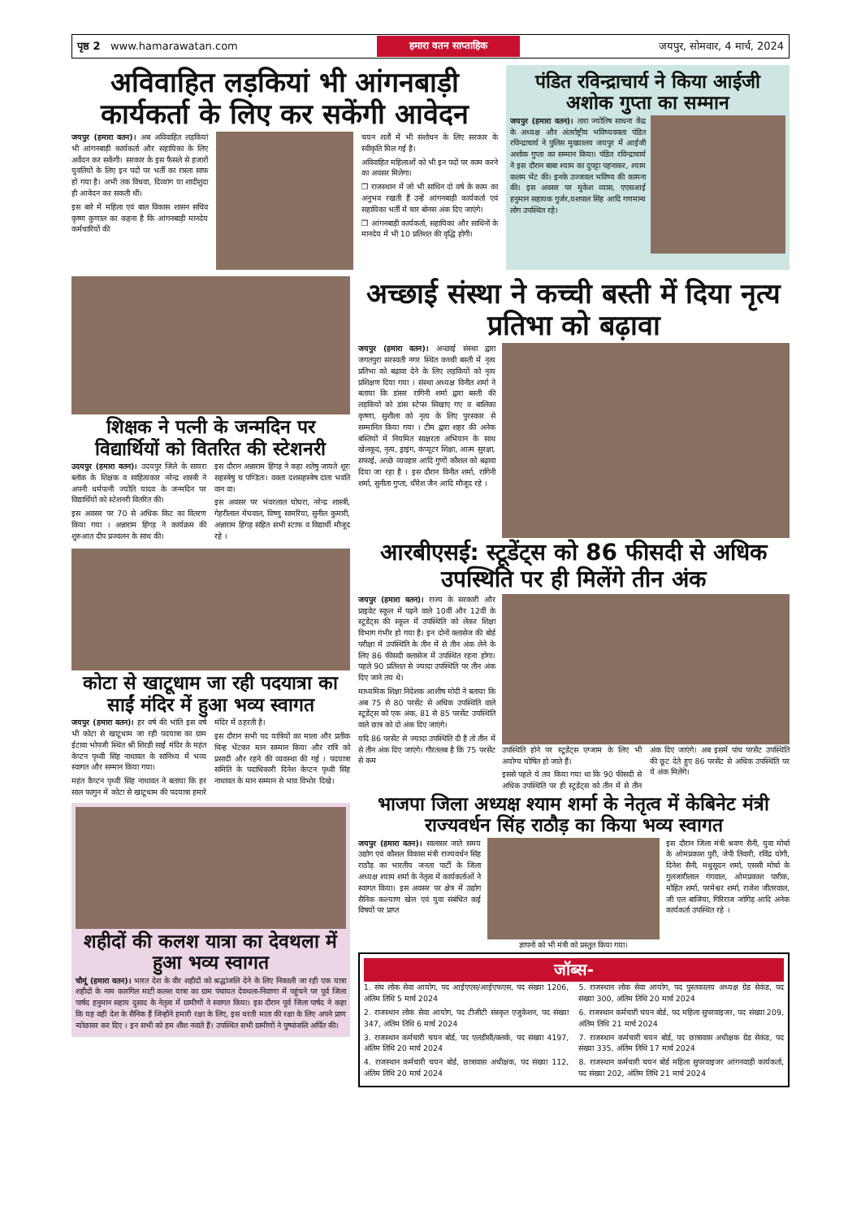पृष्ठ 2 www.hamarawatan.com हमारा वतन साप्ताहिक जयपुर, सोमवार, 4 मार्च, 2024
अविवाहित लड़कियां भी आंगनबाड़ी कार्यकर्ता के लिए कर सकेंगी आवेदन
जयपुर (हमारा वतन)। अब अविवाहित लड़कियां भी आंगनबाड़ी कार्यकर्ता और सहायिका के लिए अर्वेदन कर सकेंगी। सरकार के इस फैसले से हजारों युवतियों के लिए इन पदों पर भर्ती का रास्ता साफ हो गया है। अभी तक विधवा, दिव्यांग या शादीशुदा ही आवेदन कर सकती थीं।
इस बारे में महिला एवं बाल विकास शासन सचिव कृष्ण कुणाल का कहना है कि आंगनबाड़ी मानदेय कर्मचारियों की
चयन शर्तों में भी संशोधन के लिए सरकार के स्वीकृति मिल गई है।
अविवाहित महिलाओं को भी इन पदों पर काम करने का अवसर मिलेगा।
❒ राजस्थान में जो भी साथिन दो वर्ष के काम का अनुभव रखती हैं उन्हें आंगनबाड़ी कार्यकर्ता एवं सहायिका भर्ती में चार बोनस अंक दिए जाएंगे।
❒ आंगनबाड़ी कार्यकर्ता, सहायिका और साथिनों के मानदेय में भी 10 प्रतिशत की वृद्धि होगी।
पंडित रविन्द्राचार्य ने किया आईजी अशोक गुप्ता का सम्मान
जयपुर (हमारा वतन)। तारा ज्योतिष साधना केंद्र के अध्यक्ष और अंतर्राष्ट्रीय भविष्यवक्ता पंडित रविन्द्राचार्य ने पुलिस मुख्यालय जयपुर में आईजी अशोक गुप्ता का सम्मान किया। पंडित रविन्द्राचार्य ने इस दौरान बाबा श्याम का दुपट्टा पहनाकर, श्याम कलम भेंट की। इनके उज्जवल भविष्य की कामना की। इस अवसर पर मुकेश व्यास, एएसआई हनुमान सहायक गुर्जर,यशपाल सिंह आदि गणमान्य लोग उपस्थित रहे।
शिक्षक ने पत्नी के जन्मदिन पर विद्यार्थियों को वितरित की स्टेशनरी
उदयपुर (हमारा वतन)। उदयपुर जिले के सायरा ब्लॉक के शिक्षक व साहित्यकार नरेन्द्र शास्त्री ने अपनी धर्मपत्नी ज्योति यादव के जन्मदिन पर विद्यार्थियों को स्टेशनरी वितरित की।
इस अवसर पर 70 से अधिक किट का वितरण किया गया । अन्नाराम हिंगड़ ने कार्यक्रम की शुरुआत दीप प्रज्वलन के साथ की।
इस दौरान अन्नाराम हिंगड़ ने कहा शतेषु जायते शूरः सहस्त्रेषु च पण्डितः। वक्ता दशसहस्त्रेष दाता भवति वान वा।
इस अवसर पर भंवरलाल घोघरा, नरेन्द्र शास्त्री, गेहरीलाल मेघवाल, विष्णु सामरिया, सुनील कुमारी, अन्नाराम हिंगड़ सहित सभी स्टाफ व विद्यार्थी मौजूद रहे ।
कोटा से खाटूधाम जा रही पदयात्रा का साईं मंदिर में हुआ भव्य स्वागत
जयपुर (हमारा वतन)। हर वर्ष की भांति इस वर्ष भी कोटा से खाटूधाम जा रही पदयात्रा का ग्राम ईटावा भोपजी स्थित श्री शिरडी साईं मंदिर के महंत केप्टन पृथ्वी सिंह नाथावत के सानिध्य में भव्य स्वागत और सम्मान किया गया।
महंत कैप्टन पृथ्वी सिंह नाथावत ने बताया कि हर साल फागुन में कोटा से खाटूधाम की पदयात्रा हमारे मंदिर में ठहरती है।
इस दौरान सभी पद यात्रियों का माला और प्रतीक चिन्ह भेंटकर मान सम्मान किया और रात्रि को प्रसादी और रहने की व्यवस्था की गई । पदयात्रा समिति के पदाधिकारी दिनेश केप्टन पृथ्वी सिंह नाथावत के मान सम्मान से भाव विभोर दिखे।
शहीदों की कलश यात्रा का देवथला में हुआ भव्य स्वागत
चौमूं (हमारा वतन)। भारत देश के वीर शहीदों को श्रद्धांजलि देने के लिए निकाली जा रही एक यात्रा शहीदों के नाम कारगिल माटी कलश यात्रा का ग्राम पंचायत देवथला-निवाणा में पहुंचने पर पूर्व जिला पार्षद हनुमान सहाय दुसाद के नेतृत्व में ग्रामीणों ने स्वागत किया। इस दौरान पूर्व जिला पार्षद ने कहा कि यह वही देश के सैनिक हैं जिन्होंने हमारी रक्षा के लिए, इस धरती माता की रक्षा के लिए अपने प्राण न्योछावर कर दिए । इन सभी को हम शीश नवाते हैं। उपस्थित सभी ग्रामीणों ने पुष्पांजलि अर्पित की।
अच्छाई संस्था ने कच्ची बस्ती में दिया नृत्य प्रतिभा को बढ़ावा
जयपुर (हमारा वतन)। अच्छाई संस्था द्वारा जगतपुरा सरस्वती नगर स्थित कच्ची बस्ती में नृत्य प्रतिभा को बढ़ावा देने के लिए लड़कियों को नृत्य प्रशिक्षण दिया गया । संस्था अध्यक्ष विनीत शर्मा ने बताया कि डांसर रागिनी शर्मा द्वारा बस्ती की लड़कियों को डांस स्टेप्स सिखाए गए व बालिका कृष्णा, सुशीला को नृत्य के लिए पुरस्कार से सम्मानित किया गया । टीम द्वारा शहर की अनेक बस्तियों में नियमित साक्षरता अभियान के साथ खेलकूद, नृत्य, ड्राइंग, कंप्यूटर शिक्षा, आत्म सुरक्षा, सफाई, अच्छे व्यवहार आदि गुणों कौशल को बढ़ावा दिया जा रहा है । इस दौरान विनीत शर्मा, रागिनी शर्मा, सुनीता गुप्ता, धीरेश जैन आदि मौजूद रहे ।
आरबीएसई: स्टूडेंट्स को 86 फीसदी से अधिक उपस्थिति पर ही मिलेंगे तीन अंक
जयपुर (हमारा वतन)। राज्य के सरकारी और प्राइवेट स्कूल में पढ़ने वाले 10वीं और 12वीं के स्टूडेंट्स की स्कूल में उपस्थिति को लेकर शिक्षा विभाग गंभीर हो गया है। इन दोनों क्लासेज की बोर्ड परीक्षा में उपस्थिति के तीन में से तीन अंक लेने के लिए 86 फीसदी क्लासेज में उपस्थित रहना होगा। पहले 90 प्रतिशत से ज्यादा उपस्थिति पर तीन अंक दिए जाने तय थे।
माध्यमिक शिक्षा निदेशक आशीष मोदी ने बताया कि अब 75 से 80 परसेंट से अधिक उपस्थिति वाले स्टूडेंट्स को एक अंक, 81 से 85 परसेंट उपस्थिति वाले छात्र को दो अंक दिए जाएंगे।
यदि 86 परसेंट से ज्यादा उपस्थिति दी है तो तीन में से तीन अंक दिए जाएंगे। गौरतलब है कि 75 परसेंट से कम
उपस्थिति होने पर स्टूडेंट्स एग्जाम के लिए भी अयोग्य घोषित हो जाते हैं।
इससे पहले ये तय किया गया था कि 90 फीसदी से अधिक उपस्थिति पर ही स्टूडेंट्स को तीन में से तीन अंक दिए जाएंगे। अब इसमें पांच परसेंट उपस्थिति की छूट देते हुए 86 परसेंट से अधिक उपस्थिति पर ये अंक मिलेंगे।
भाजपा जिला अध्यक्ष श्याम शर्मा के नेतृत्व में केबिनेट मंत्री राज्यवर्धन सिंह राठौड़ का किया भव्य स्वागत
जयपुर (हमारा वतन)। सालासर जाते समय उद्योग एवं कौशल विकास मंत्री राज्यवर्धन सिंह राठौड़ का भारतीय जनता पार्टी के जिला अध्यक्ष श्याम शर्मा के नेतृत्व में कार्यकर्ताओं ने स्वागत किया। इस अवसर पर क्षेत्र में उद्योग सैनिक कल्याण खेल एवं युवा संबंधित कई विषयों पर प्राप्त
ज्ञापनों को भी मंत्री को प्रस्तुत किया गया।
इस दौरान जिला मंत्री श्रवण सैनी, युवा मोर्चा के ओमप्रकाश पुरी, जेपी तिवारी, रविंद्र योगी, दिनेश सैनी, मधुसूदन शर्मा, एससी मोर्चा के गुलजारीलाल गंगवाल, ओमप्रकाश पारीक, मोहित शर्मा, परमेश्वर शर्मा, राजेश जीतरवाल, जी एल बाजिया, गिरिराज जांगिड़ आदि अनेक कार्यकर्ता उपस्थित रहे ।
जॉब्स-
1. संघ लोक सेवा आयोग, पद आईएएस/आईएफएस, पद संख्या 1206, अंतिम तिथि 5 मार्च 2024
2. राजस्थान लोक सेवा आयोग, पद टीजीटी संस्कृत एजुकेशन, पद संख्या 347, अंतिम तिथि 6 मार्च 2024
3. राजस्थान कर्मचारी चयन बोर्ड, पद एलडीसी/क्लर्क, पद संख्या 4197, अंतिम तिथि 20 मार्च 2024
4. राजस्थान कर्मचारी चयन बोर्ड, छात्रावास अधीक्षक, पद संख्या 112, अंतिम तिथि 20 मार्च 2024
5. राजस्थान लोक सेवा आयोग, पद पुस्तकालय अध्यक्ष ग्रेड सेकंड, पद संख्या 300, अंतिम तिथि 20 मार्च 2024
6. राजस्थान कर्मचारी चयन बोर्ड, पद महिला सुपरवाइजर, पद संख्या 209, अंतिम तिथि 21 मार्च 2024
7. राजस्थान कर्मचारी चयन बोर्ड, पद छात्रावास अधीक्षक ग्रेड सेकंड, पद संख्या 335, अंतिम तिथि 17 मार्च 2024
8. राजस्थान कर्मचारी चयन बोर्ड महिला सुपरवाइजर आंगनवाड़ी कार्यकर्ता, पद संख्या 202, अंतिम तिथि 21 मार्च 2024